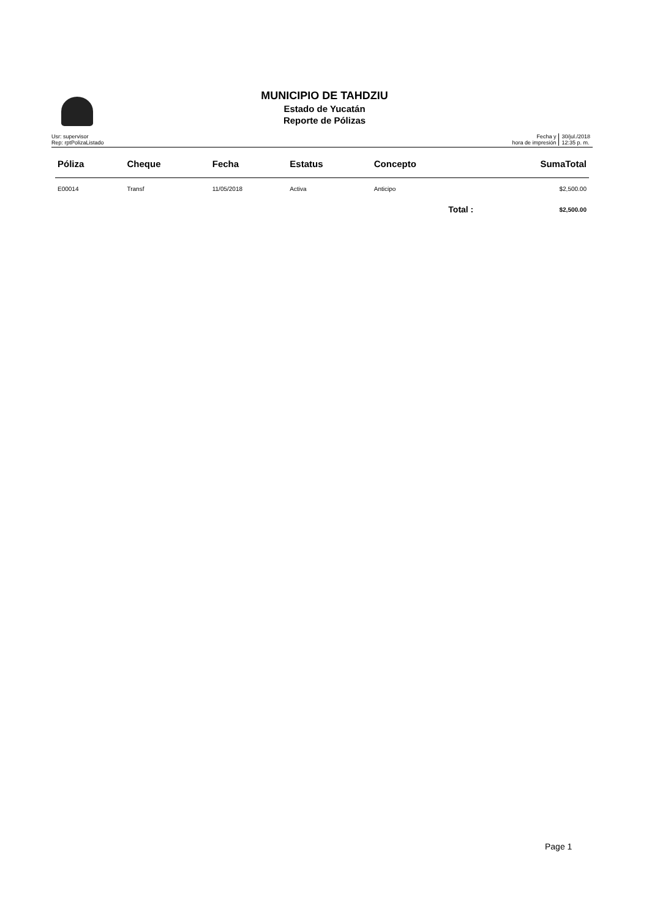MUNICIPIO DE TAHDZIU
Estado de Yucatán
Reporte de Pólizas
Usr: supervisor
Rep: rptPolizaListado
Fecha y
hora de impresión
30/jul./2018
12:35 p. m.
| Póliza | Cheque | Fecha | Estatus | Concepto | SumaTotal |
| --- | --- | --- | --- | --- | --- |
| E00014 | Transf | 11/05/2018 | Activa | Anticipo | $2,500.00 |
| | | | | Total : | $2,500.00 |
Page 1